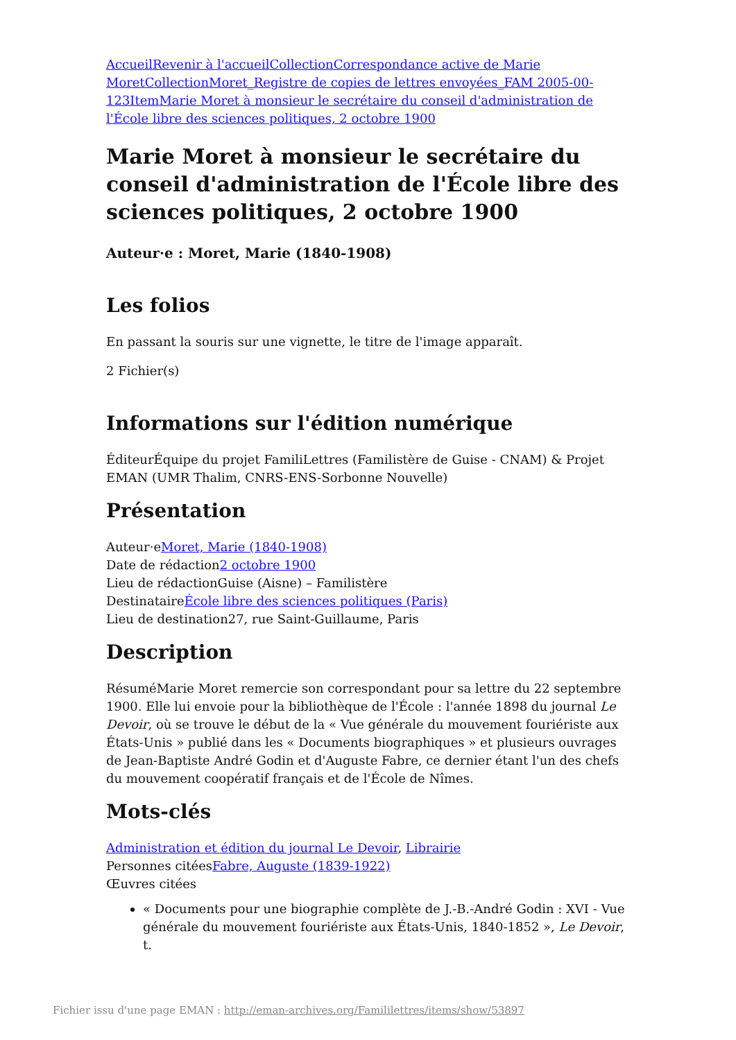Accueil Revenir à l'accueil Collection Correspondance active de Marie Moret Collection Moret_Registre de copies de lettres envoyées_FAM 2005-00-123 Item Marie Moret à monsieur le secrétaire du conseil d'administration de l'École libre des sciences politiques, 2 octobre 1900
Marie Moret à monsieur le secrétaire du conseil d'administration de l'École libre des sciences politiques, 2 octobre 1900
Auteur·e : Moret, Marie (1840-1908)
Les folios
En passant la souris sur une vignette, le titre de l'image apparaît.
2 Fichier(s)
Informations sur l'édition numérique
ÉditeurÉquipe du projet FamiliLettres (Familistère de Guise - CNAM) & Projet EMAN (UMR Thalim, CNRS-ENS-Sorbonne Nouvelle)
Présentation
Auteur·eMoret, Marie (1840-1908)
Date de rédaction2 octobre 1900
Lieu de rédactionGuise (Aisne) – Familistère
DestinataireÉcole libre des sciences politiques (Paris)
Lieu de destination27, rue Saint-Guillaume, Paris
Description
RésuméMarie Moret remercie son correspondant pour sa lettre du 22 septembre 1900. Elle lui envoie pour la bibliothèque de l'École : l'année 1898 du journal Le Devoir, où se trouve le début de la « Vue générale du mouvement fouriériste aux États-Unis » publié dans les « Documents biographiques » et plusieurs ouvrages de Jean-Baptiste André Godin et d'Auguste Fabre, ce dernier étant l'un des chefs du mouvement coopératif français et de l'École de Nîmes.
Mots-clés
Administration et édition du journal Le Devoir, Librairie
Personnes citéesFabre, Auguste (1839-1922)
Œuvres citées
« Documents pour une biographie complète de J.-B.-André Godin : XVI - Vue générale du mouvement fouriériste aux États-Unis, 1840-1852 », Le Devoir, t.
Fichier issu d'une page EMAN : http://eman-archives.org/Famililettres/items/show/53897